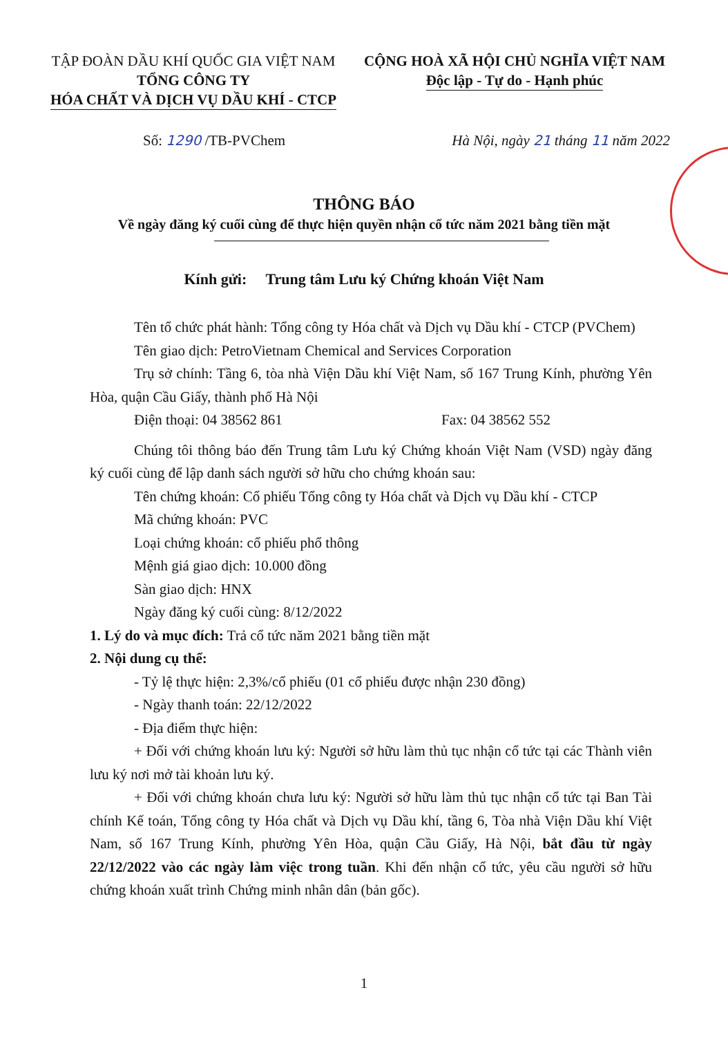TẬP ĐOÀN DẦU KHÍ QUỐC GIA VIỆT NAM
TỔNG CÔNG TY
HÓA CHẤT VÀ DỊCH VỤ DẦU KHÍ - CTCP
CỘNG HOÀ XÃ HỘI CHỦ NGHĨA VIỆT NAM
Độc lập - Tự do - Hạnh phúc
Số: 1290 /TB-PVChem Hà Nội, ngày 21 tháng 11 năm 2022
THÔNG BÁO
Về ngày đăng ký cuối cùng để thực hiện quyền nhận cổ tức năm 2021 bằng tiền mặt
Kính gửi: Trung tâm Lưu ký Chứng khoán Việt Nam
Tên tổ chức phát hành: Tổng công ty Hóa chất và Dịch vụ Dầu khí - CTCP (PVChem)
Tên giao dịch: PetroVietnam Chemical and Services Corporation
Trụ sở chính: Tầng 6, tòa nhà Viện Dầu khí Việt Nam, số 167 Trung Kính, phường Yên Hòa, quận Cầu Giấy, thành phố Hà Nội
Điện thoại: 04 38562 861 Fax: 04 38562 552
Chúng tôi thông báo đến Trung tâm Lưu ký Chứng khoán Việt Nam (VSD) ngày đăng ký cuối cùng để lập danh sách người sở hữu cho chứng khoán sau:
Tên chứng khoán: Cổ phiếu Tổng công ty Hóa chất và Dịch vụ Dầu khí - CTCP
Mã chứng khoán: PVC
Loại chứng khoán: cổ phiếu phổ thông
Mệnh giá giao dịch: 10.000 đồng
Sàn giao dịch: HNX
Ngày đăng ký cuối cùng: 8/12/2022
1. Lý do và mục đích: Trả cổ tức năm 2021 bằng tiền mặt
2. Nội dung cụ thể:
- Tỷ lệ thực hiện: 2,3%/cổ phiếu (01 cổ phiếu được nhận 230 đồng)
- Ngày thanh toán: 22/12/2022
- Địa điểm thực hiện:
+ Đối với chứng khoán lưu ký: Người sở hữu làm thủ tục nhận cổ tức tại các Thành viên lưu ký nơi mở tài khoản lưu ký.
+ Đối với chứng khoán chưa lưu ký: Người sở hữu làm thủ tục nhận cổ tức tại Ban Tài chính Kế toán, Tổng công ty Hóa chất và Dịch vụ Dầu khí, tầng 6, Tòa nhà Viện Dầu khí Việt Nam, số 167 Trung Kính, phường Yên Hòa, quận Cầu Giấy, Hà Nội, bắt đầu từ ngày 22/12/2022 vào các ngày làm việc trong tuần. Khi đến nhận cổ tức, yêu cầu người sở hữu chứng khoán xuất trình Chứng minh nhân dân (bản gốc).
1